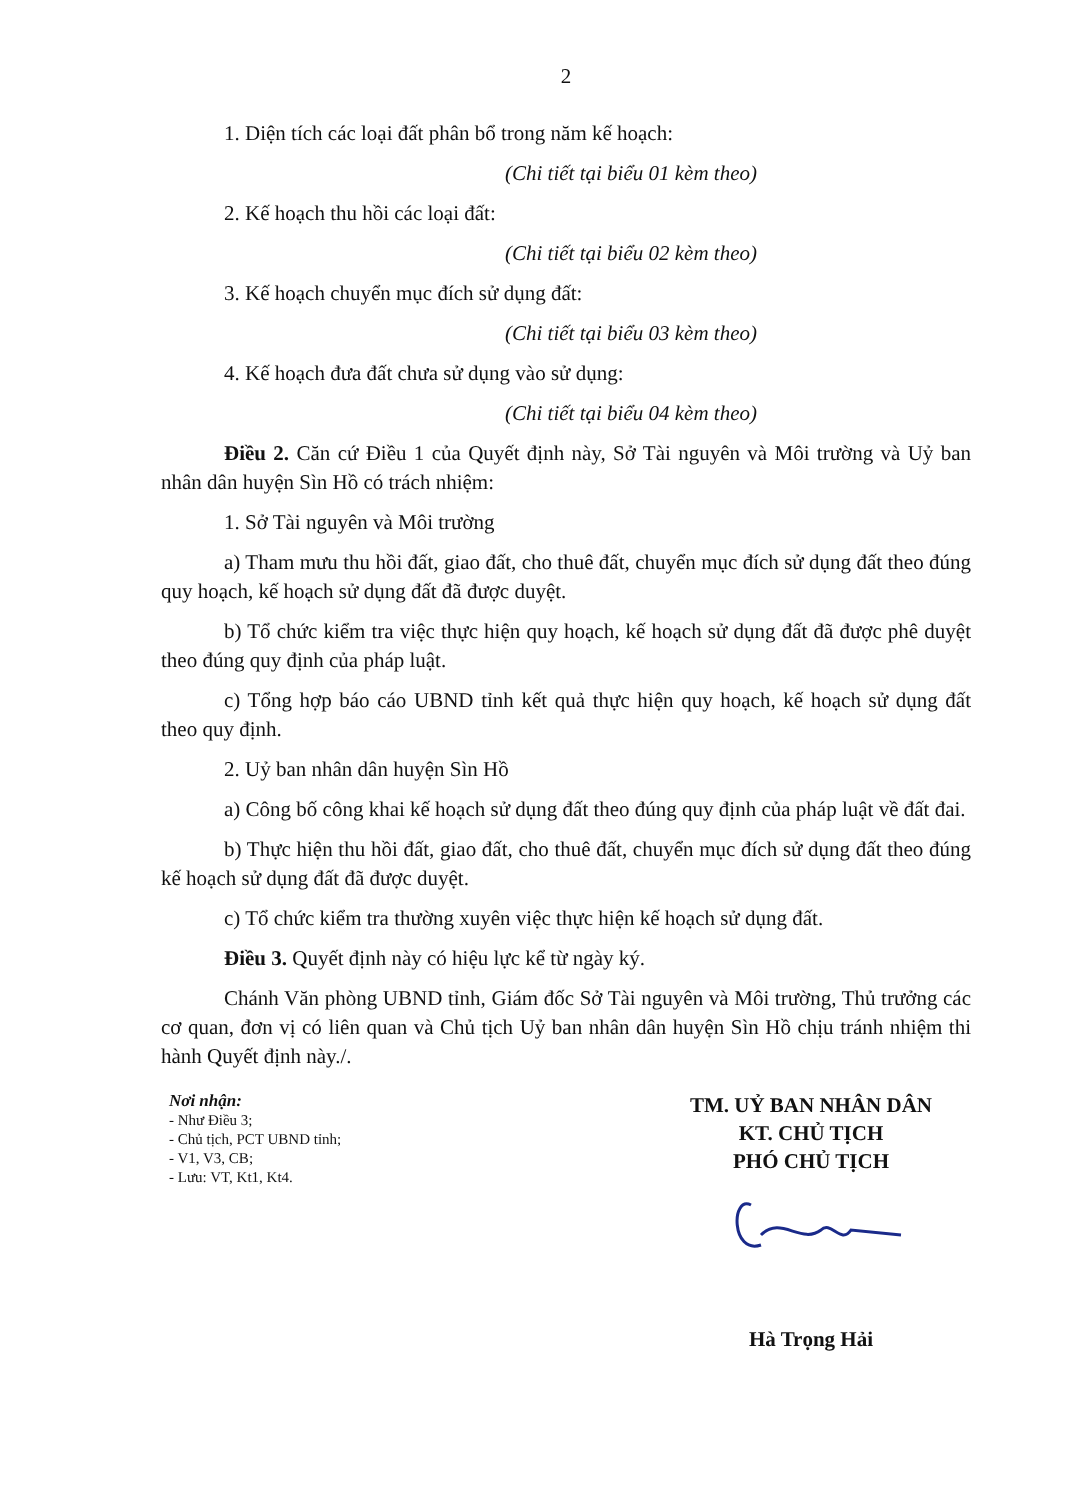2
1. Diện tích các loại đất phân bổ trong năm kế hoạch:
(Chi tiết tại biểu 01 kèm theo)
2. Kế hoạch thu hồi các loại đất:
(Chi tiết tại biểu 02 kèm theo)
3. Kế hoạch chuyển mục đích sử dụng đất:
(Chi tiết tại biểu 03 kèm theo)
4. Kế hoạch đưa đất chưa sử dụng vào sử dụng:
(Chi tiết tại biểu 04 kèm theo)
Điều 2. Căn cứ Điều 1 của Quyết định này, Sở Tài nguyên và Môi trường và Uỷ ban nhân dân huyện Sìn Hồ có trách nhiệm:
1. Sở Tài nguyên và Môi trường
a) Tham mưu thu hồi đất, giao đất, cho thuê đất, chuyển mục đích sử dụng đất theo đúng quy hoạch, kế hoạch sử dụng đất đã được duyệt.
b) Tổ chức kiểm tra việc thực hiện quy hoạch, kế hoạch sử dụng đất đã được phê duyệt theo đúng quy định của pháp luật.
c) Tổng hợp báo cáo UBND tỉnh kết quả thực hiện quy hoạch, kế hoạch sử dụng đất theo quy định.
2. Uỷ ban nhân dân huyện Sìn Hồ
a) Công bố công khai kế hoạch sử dụng đất theo đúng quy định của pháp luật về đất đai.
b) Thực hiện thu hồi đất, giao đất, cho thuê đất, chuyển mục đích sử dụng đất theo đúng kế hoạch sử dụng đất đã được duyệt.
c) Tổ chức kiểm tra thường xuyên việc thực hiện kế hoạch sử dụng đất.
Điều 3. Quyết định này có hiệu lực kể từ ngày ký.
Chánh Văn phòng UBND tỉnh, Giám đốc Sở Tài nguyên và Môi trường, Thủ trưởng các cơ quan, đơn vị có liên quan và Chủ tịch Uỷ ban nhân dân huyện Sìn Hồ chịu tránh nhiệm thi hành Quyết định này./.
Nơi nhận:
- Như Điều 3;
- Chủ tịch, PCT UBND tỉnh;
- V1, V3, CB;
- Lưu: VT, Kt1, Kt4.
TM. UỶ BAN NHÂN DÂN
KT. CHỦ TỊCH
PHÓ CHỦ TỊCH
Hà Trọng Hải